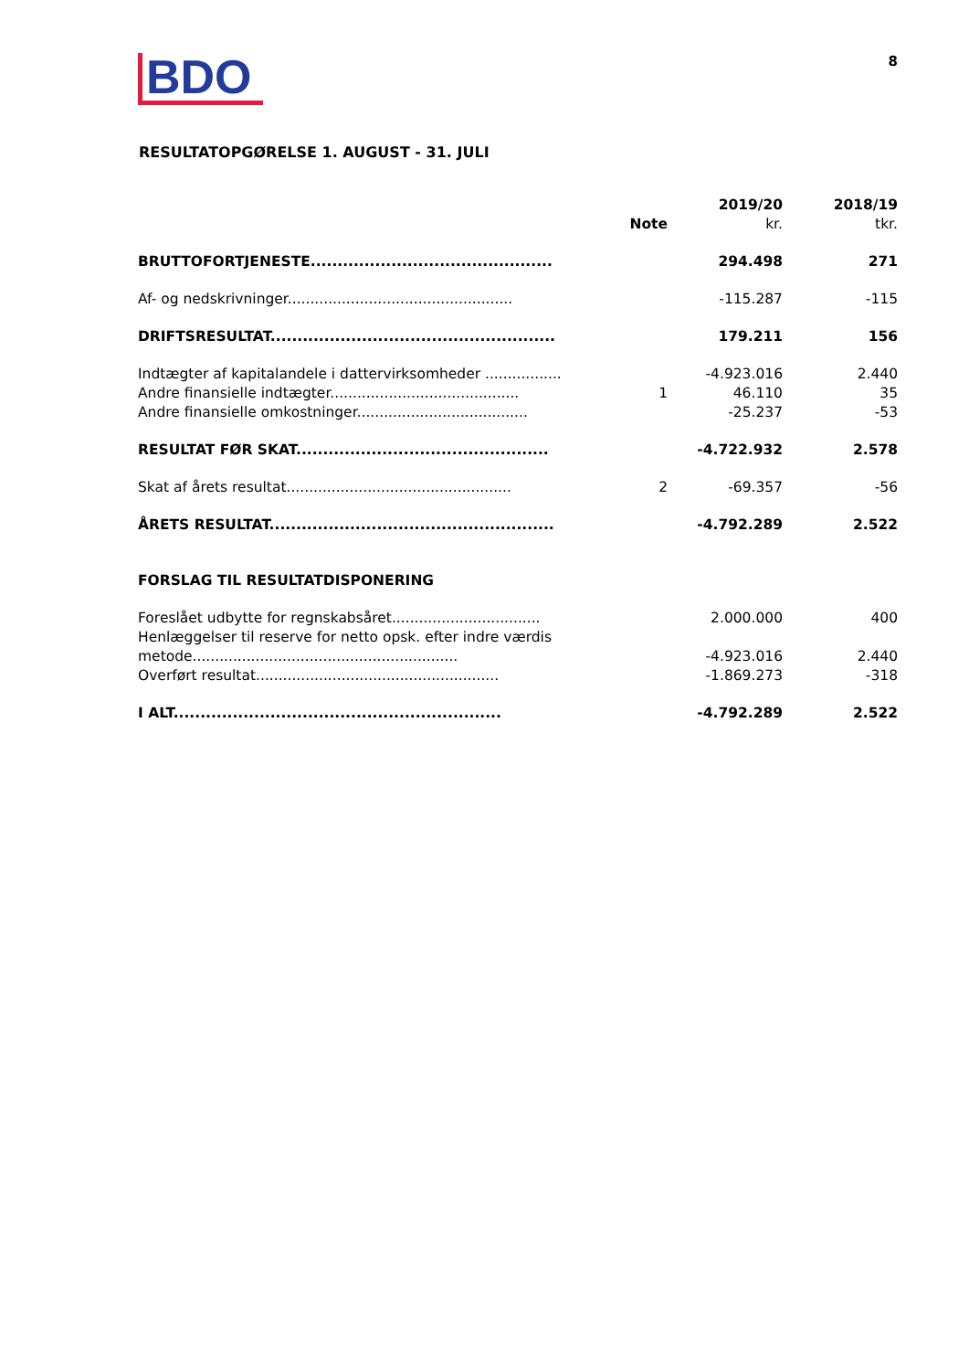BDO
8
RESULTATOPGØRELSE 1. AUGUST - 31. JULI
| | Note | 2019/20 kr. | 2018/19 tkr. |
| --- | --- | --- | --- |
| BRUTTOFORTJENESTE............................................. | | 294.498 | 271 |
| Af- og nedskrivninger.................................................. | | -115.287 | -115 |
| DRIFTSRESULTAT..................................................... | | 179.211 | 156 |
| Indtægter af kapitalandele i dattervirksomheder ................. | | -4.923.016 | 2.440 |
| Andre finansielle indtægter.......................................... | 1 | 46.110 | 35 |
| Andre finansielle omkostninger...................................... | | -25.237 | -53 |
| RESULTAT FØR SKAT............................................... | | -4.722.932 | 2.578 |
| Skat af årets resultat.................................................. | 2 | -69.357 | -56 |
| ÅRETS RESULTAT..................................................... | | -4.792.289 | 2.522 |
| FORSLAG TIL RESULTATDISPONERING | | | |
| Foreslået udbytte for regnskabsåret................................. | | 2.000.000 | 400 |
| Henlæggelser til reserve for netto opsk. efter indre værdis metode........................................................... | | -4.923.016 | 2.440 |
| Overført resultat...................................................... | | -1.869.273 | -318 |
| I ALT............................................................. | | -4.792.289 | 2.522 |